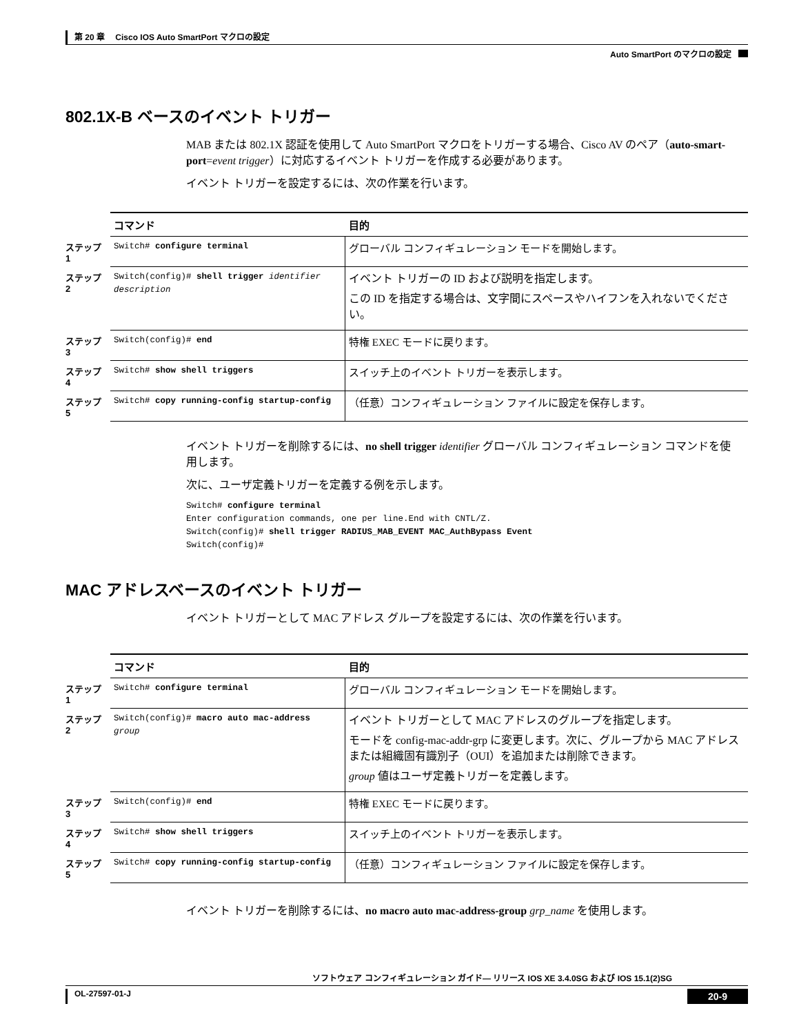第 20 章　 Cisco IOS Auto SmartPort マクロの設定
Auto SmartPort のマクロの設定
802.1X-B ベースのイベント トリガー
MAB または 802.1X 認証を使用して Auto SmartPort マクロをトリガーする場合、Cisco AV のペア（auto-smart-port=event trigger）に対応するイベント トリガーを作成する必要があります。
イベント トリガーを設定するには、次の作業を行います。
| | コマンド | 目的 |
| ステップ 1 | Switch# configure terminal | グローバル コンフィギュレーション モードを開始します。 |
| ステップ 2 | Switch(config)# shell trigger identifier description | イベント トリガーの ID および説明を指定します。 この ID を指定する場合は、文字間にスペースやハイフンを入れないでください。 |
| ステップ 3 | Switch(config)# end | 特権 EXEC モードに戻ります。 |
| ステップ 4 | Switch# show shell triggers | スイッチ上のイベント トリガーを表示します。 |
| ステップ 5 | Switch# copy running-config startup-config | （任意）コンフィギュレーション ファイルに設定を保存します。 |
イベント トリガーを削除するには、no shell trigger identifier グローバル コンフィギュレーション コマンドを使用します。
次に、ユーザ定義トリガーを定義する例を示します。
Switch# configure terminal
Enter configuration commands, one per line.End with CNTL/Z.
Switch(config)# shell trigger RADIUS_MAB_EVENT MAC_AuthBypass Event
Switch(config)#
MAC アドレスベースのイベント トリガー
イベント トリガーとして MAC アドレス グループを設定するには、次の作業を行います。
| | コマンド | 目的 |
| ステップ 1 | Switch# configure terminal | グローバル コンフィギュレーション モードを開始します。 |
| ステップ 2 | Switch(config)# macro auto mac-address group | イベント トリガーとして MAC アドレスのグループを指定します。 モードを config-mac-addr-grp に変更します。次に、グループから MAC アドレスまたは組織固有識別子（OUI）を追加または削除できます。 group 値はユーザ定義トリガーを定義します。 |
| ステップ 3 | Switch(config)# end | 特権 EXEC モードに戻ります。 |
| ステップ 4 | Switch# show shell triggers | スイッチ上のイベント トリガーを表示します。 |
| ステップ 5 | Switch# copy running-config startup-config | （任意）コンフィギュレーション ファイルに設定を保存します。 |
イベント トリガーを削除するには、no macro auto mac-address-group grp_name を使用します。
ソフトウェア コンフィギュレーション ガイド— リリース IOS XE 3.4.0SG および IOS 15.1(2)SG
OL-27597-01-J 20-9